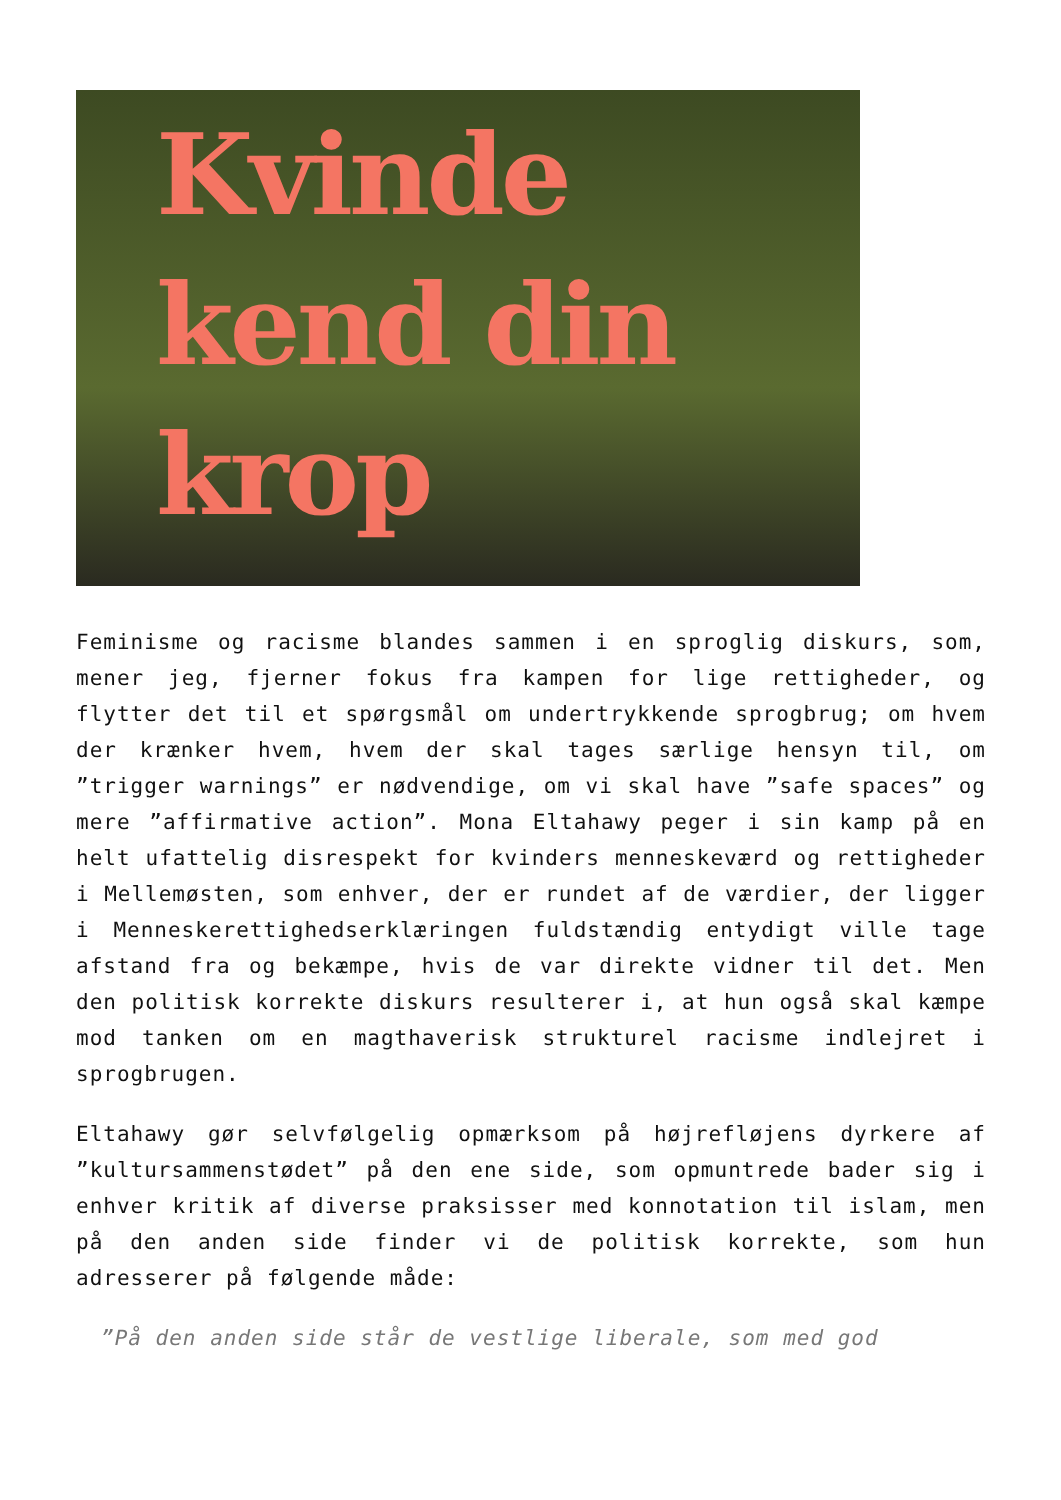Kvinde
kend din
krop
Feminisme og racisme blandes sammen i en sproglig diskurs, som, mener jeg, fjerner fokus fra kampen for lige rettigheder, og flytter det til et spørgsmål om undertrykkende sprogbrug; om hvem der krænker hvem, hvem der skal tages særlige hensyn til, om ”trigger warnings” er nødvendige, om vi skal have ”safe spaces” og mere ”affirmative action”. Mona Eltahawy peger i sin kamp på en helt ufattelig disrespekt for kvinders menneskeværd og rettigheder i Mellemøsten, som enhver, der er rundet af de værdier, der ligger i Menneskerettighedserklæringen fuldstændig entydigt ville tage afstand fra og bekæmpe, hvis de var direkte vidner til det. Men den politisk korrekte diskurs resulterer i, at hun også skal kæmpe mod tanken om en magthaverisk strukturel racisme indlejret i sprogbrugen.
Eltahawy gør selvfølgelig opmærksom på højrefløjens dyrkere af ”kultursammenstødet” på den ene side, som opmuntrede bader sig i enhver kritik af diverse praksisser med konnotation til islam, men på den anden side finder vi de politisk korrekte, som hun adresserer på følgende måde:
”På den anden side står de vestlige liberale, som med god